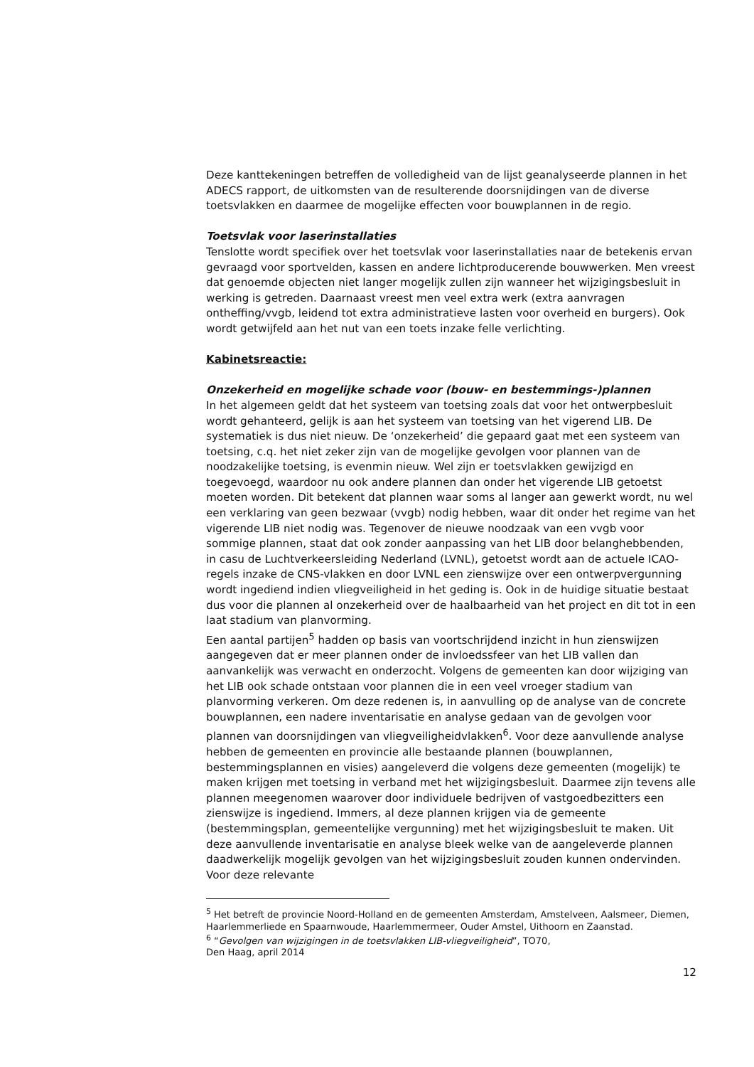Deze kanttekeningen betreffen de volledigheid van de lijst geanalyseerde plannen in het ADECS rapport, de uitkomsten van de resulterende doorsnijdingen van de diverse toetsvlakken en daarmee de mogelijke effecten voor bouwplannen in de regio.
Toetsvlak voor laserinstallaties
Tenslotte wordt specifiek over het toetsvlak voor laserinstallaties naar de betekenis ervan gevraagd voor sportvelden, kassen en andere lichtproducerende bouwwerken. Men vreest dat genoemde objecten niet langer mogelijk zullen zijn wanneer het wijzigingsbesluit in werking is getreden. Daarnaast vreest men veel extra werk (extra aanvragen ontheffing/vvgb, leidend tot extra administratieve lasten voor overheid en burgers). Ook wordt getwijfeld aan het nut van een toets inzake felle verlichting.
Kabinetsreactie:
Onzekerheid en mogelijke schade voor (bouw- en bestemmings-)plannen
In het algemeen geldt dat het systeem van toetsing zoals dat voor het ontwerpbesluit wordt gehanteerd, gelijk is aan het systeem van toetsing van het vigerend LIB. De systematiek is dus niet nieuw. De ‘onzekerheid’ die gepaard gaat met een systeem van toetsing, c.q. het niet zeker zijn van de mogelijke gevolgen voor plannen van de noodzakelijke toetsing, is evenmin nieuw. Wel zijn er toetsvlakken gewijzigd en toegevoegd, waardoor nu ook andere plannen dan onder het vigerende LIB getoetst moeten worden. Dit betekent dat plannen waar soms al langer aan gewerkt wordt, nu wel een verklaring van geen bezwaar (vvgb) nodig hebben, waar dit onder het regime van het vigerende LIB niet nodig was. Tegenover de nieuwe noodzaak van een vvgb voor sommige plannen, staat dat ook zonder aanpassing van het LIB door belanghebbenden, in casu de Luchtverkeersleiding Nederland (LVNL), getoetst wordt aan de actuele ICAO-regels inzake de CNS-vlakken en door LVNL een zienswijze over een ontwerpvergunning wordt ingediend indien vliegveiligheid in het geding is. Ook in de huidige situatie bestaat dus voor die plannen al onzekerheid over de haalbaarheid van het project en dit tot in een laat stadium van planvorming.
Een aantal partijen<sup>5</sup> hadden op basis van voortschrijdend inzicht in hun zienswijzen aangegeven dat er meer plannen onder de invloedssfeer van het LIB vallen dan aanvankelijk was verwacht en onderzocht. Volgens de gemeenten kan door wijziging van het LIB ook schade ontstaan voor plannen die in een veel vroeger stadium van planvorming verkeren. Om deze redenen is, in aanvulling op de analyse van de concrete bouwplannen, een nadere inventarisatie en analyse gedaan van de gevolgen voor plannen van doorsnijdingen van vliegveiligheidvlakken<sup>6</sup>. Voor deze aanvullende analyse hebben de gemeenten en provincie alle bestaande plannen (bouwplannen, bestemmingsplannen en visies) aangeleverd die volgens deze gemeenten (mogelijk) te maken krijgen met toetsing in verband met het wijzigingsbesluit. Daarmee zijn tevens alle plannen meegenomen waarover door individuele bedrijven of vastgoedbezitters een zienswijze is ingediend. Immers, al deze plannen krijgen via de gemeente (bestemmingsplan, gemeentelijke vergunning) met het wijzigingsbesluit te maken. Uit deze aanvullende inventarisatie en analyse bleek welke van de aangeleverde plannen daadwerkelijk mogelijk gevolgen van het wijzigingsbesluit zouden kunnen ondervinden. Voor deze relevante
<sup>5</sup> Het betreft de provincie Noord-Holland en de gemeenten Amsterdam, Amstelveen, Aalsmeer, Diemen, Haarlemmerliede en Spaarnwoude, Haarlemmermeer, Ouder Amstel, Uithoorn en Zaanstad.
<sup>6</sup> “Gevolgen van wijzigingen in de toetsvlakken LIB-vliegveiligheid”, TO70,
Den Haag, april 2014
12